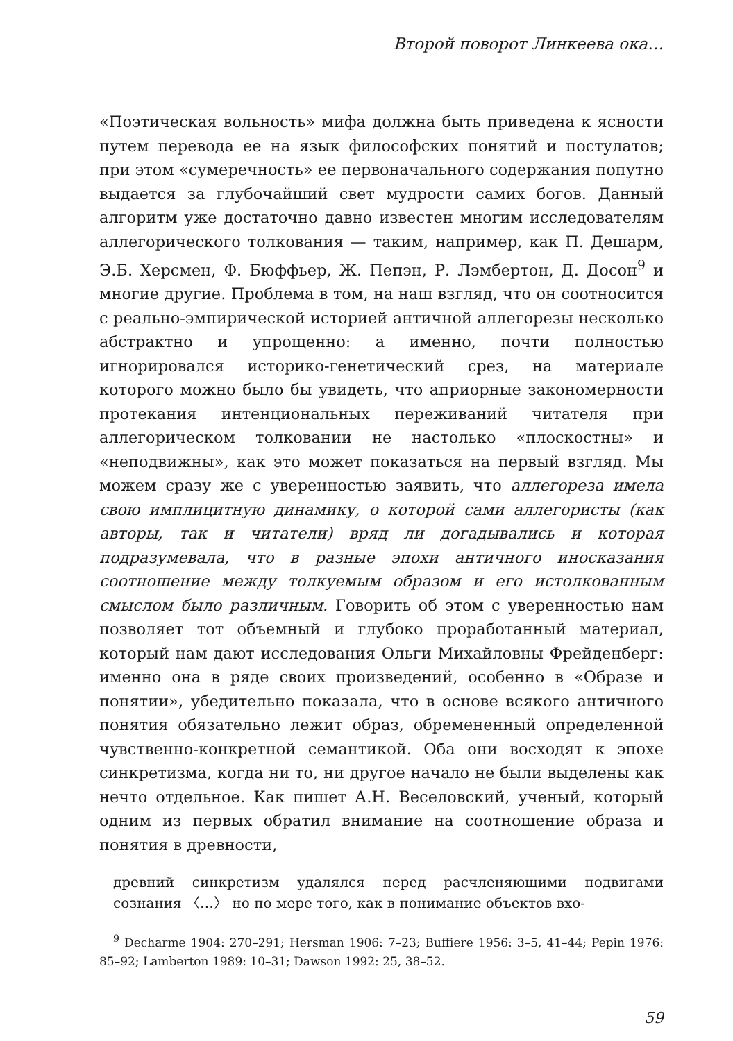Второй поворот Линкеева ока…
«Поэтическая вольность» мифа должна быть приведена к ясности путем перевода ее на язык философских понятий и постулатов; при этом «сумеречность» ее первоначального содержания попутно выдается за глубочайший свет мудрости самих богов. Данный алгоритм уже достаточно давно известен многим исследователям аллегорического толкования — таким, например, как П. Дешарм, Э.Б. Херсмен, Ф. Бюффьер, Ж. Пепэн, Р. Лэмбертон, Д. Досон<sup>9</sup> и многие другие. Проблема в том, на наш взгляд, что он соотносится с реально-эмпирической историей античной аллегорезы несколько абстрактно и упрощенно: а именно, почти полностью игнорировался историко-генетический срез, на материале которого можно было бы увидеть, что априорные закономерности протекания интенциональных переживаний читателя при аллегорическом толковании не настолько «плоскостны» и «неподвижны», как это может показаться на первый взгляд. Мы можем сразу же с уверенностью заявить, что аллегореза имела свою имплицитную динамику, о которой сами аллегористы (как авторы, так и читатели) вряд ли догадывались и которая подразумевала, что в разные эпохи античного иносказания соотношение между толкуемым образом и его истолкованным смыслом было различным. Говорить об этом с уверенностью нам позволяет тот объемный и глубоко проработанный материал, который нам дают исследования Ольги Михайловны Фрейденберг: именно она в ряде своих произведений, особенно в «Образе и понятии», убедительно показала, что в основе всякого античного понятия обязательно лежит образ, обремененный определенной чувственно-конкретной семантикой. Оба они восходят к эпохе синкретизма, когда ни то, ни другое начало не были выделены как нечто отдельное. Как пишет А.Н. Веселовский, ученый, который одним из первых обратил внимание на соотношение образа и понятия в древности,
древний синкретизм удалялся перед расчленяющими подвигами сознания 〈…〉 но по мере того, как в понимание объектов вхо-
<sup>9</sup> Decharme 1904: 270–291; Hersman 1906: 7–23; Buffiere 1956: 3–5, 41–44; Pepin 1976: 85–92; Lamberton 1989: 10–31; Dawson 1992: 25, 38–52.
59